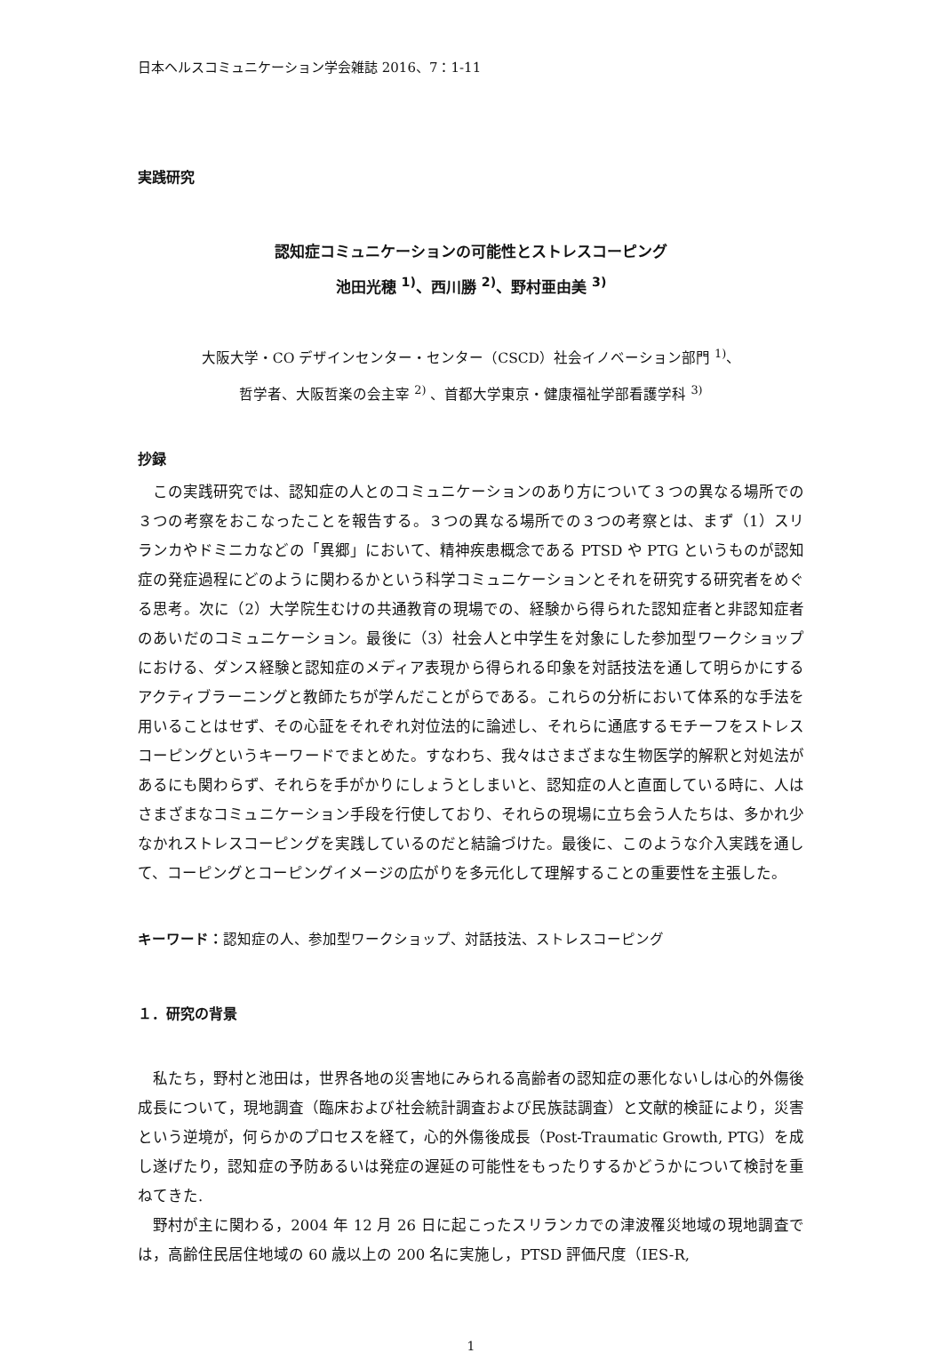日本ヘルスコミュニケーション学会雑誌 2016、7：1-11
実践研究
認知症コミュニケーションの可能性とストレスコーピング
池田光穂 <sup>1)</sup>、西川勝 <sup>2)</sup>、野村亜由美 <sup>3)</sup>
大阪大学・CO デザインセンター・センター（CSCD）社会イノベーション部門 <sup>1)</sup>、
哲学者、大阪哲楽の会主宰 <sup>2)</sup> 、首都大学東京・健康福祉学部看護学科 <sup>3)</sup>
抄録
この実践研究では、認知症の人とのコミュニケーションのあり方について３つの異なる場所での３つの考察をおこなったことを報告する。３つの異なる場所での３つの考察とは、まず（1）スリランカやドミニカなどの「異郷」において、精神疾患概念である PTSD や PTG というものが認知症の発症過程にどのように関わるかという科学コミュニケーションとそれを研究する研究者をめぐる思考。次に（2）大学院生むけの共通教育の現場での、経験から得られた認知症者と非認知症者のあいだのコミュニケーション。最後に（3）社会人と中学生を対象にした参加型ワークショップにおける、ダンス経験と認知症のメディア表現から得られる印象を対話技法を通して明らかにするアクティブラーニングと教師たちが学んだことがらである。これらの分析において体系的な手法を用いることはせず、その心証をそれぞれ対位法的に論述し、それらに通底するモチーフをストレスコーピングというキーワードでまとめた。すなわち、我々はさまざまな生物医学的解釈と対処法があるにも関わらず、それらを手がかりにしょうとしまいと、認知症の人と直面している時に、人はさまざまなコミュニケーション手段を行使しており、それらの現場に立ち会う人たちは、多かれ少なかれストレスコーピングを実践しているのだと結論づけた。最後に、このような介入実践を通して、コーピングとコーピングイメージの広がりを多元化して理解することの重要性を主張した。
キーワード：認知症の人、参加型ワークショップ、対話技法、ストレスコーピング
１．研究の背景
私たち，野村と池田は，世界各地の災害地にみられる高齢者の認知症の悪化ないしは心的外傷後成長について，現地調査（臨床および社会統計調査および民族誌調査）と文献的検証により，災害という逆境が，何らかのプロセスを経て，心的外傷後成長（Post-Traumatic Growth, PTG）を成し遂げたり，認知症の予防あるいは発症の遅延の可能性をもったりするかどうかについて検討を重ねてきた.
野村が主に関わる，2004 年 12 月 26 日に起こったスリランカでの津波罹災地域の現地調査では，高齢住民居住地域の 60 歳以上の 200 名に実施し，PTSD 評価尺度（IES-R,
1